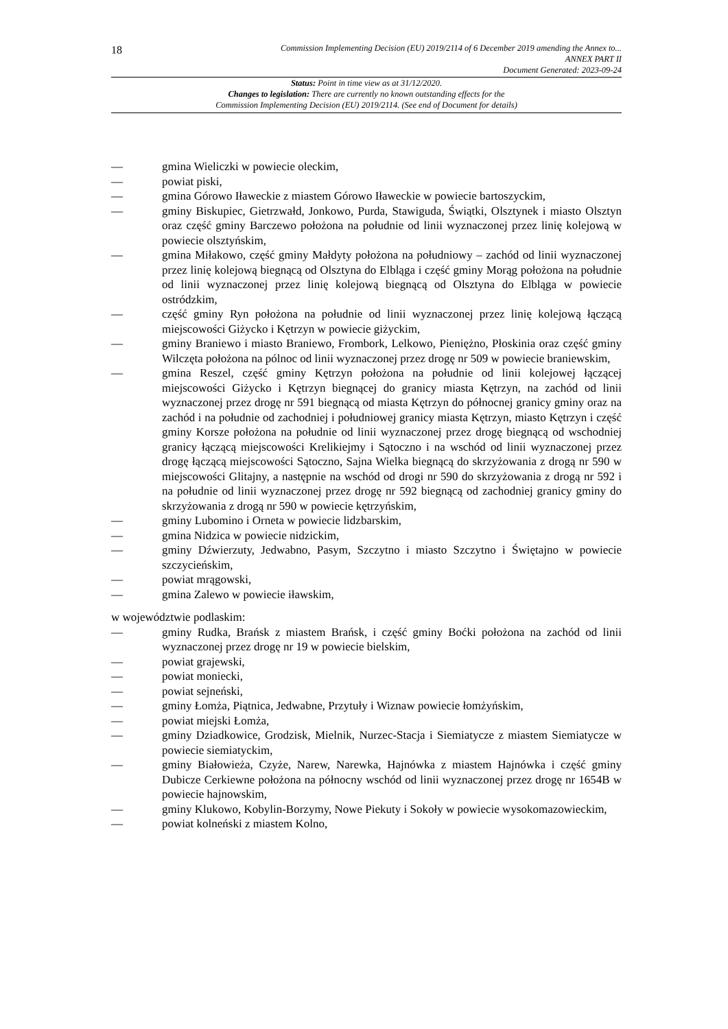18
Commission Implementing Decision (EU) 2019/2114 of 6 December 2019 amending the Annex to...
ANNEX PART II
Document Generated: 2023-09-24
Status: Point in time view as at 31/12/2020.
Changes to legislation: There are currently no known outstanding effects for the
Commission Implementing Decision (EU) 2019/2114. (See end of Document for details)
— gmina Wieliczki w powiecie oleckim,
— powiat piski,
— gmina Górowo Iławeckie z miastem Górowo Iławeckie w powiecie bartoszyckim,
— gminy Biskupiec, Gietrzwałd, Jonkowo, Purda, Stawiguda, Świątki, Olsztynek i miasto Olsztyn oraz część gminy Barczewo położona na południe od linii wyznaczonej przez linię kolejową w powiecie olsztyńskim,
— gmina Miłakowo, część gminy Małdyty położona na południowy – zachód od linii wyznaczonej przez linię kolejową biegnącą od Olsztyna do Elbląga i część gminy Morąg położona na południe od linii wyznaczonej przez linię kolejową biegnącą od Olsztyna do Elbląga w powiecie ostródzkim,
— część gminy Ryn położona na południe od linii wyznaczonej przez linię kolejową łączącą miejscowości Giżycko i Kętrzyn w powiecie giżyckim,
— gminy Braniewo i miasto Braniewo, Frombork, Lelkowo, Pieniężno, Płoskinia oraz część gminy Wilczęta położona na pólnoc od linii wyznaczonej przez drogę nr 509 w powiecie braniewskim,
— gmina Reszel, część gminy Kętrzyn położona na południe od linii kolejowej łączącej miejscowości Giżycko i Kętrzyn biegnącej do granicy miasta Kętrzyn, na zachód od linii wyznaczonej przez drogę nr 591 biegnącą od miasta Kętrzyn do północnej granicy gminy oraz na zachód i na południe od zachodniej i południowej granicy miasta Kętrzyn, miasto Kętrzyn i część gminy Korsze położona na południe od linii wyznaczonej przez drogę biegnącą od wschodniej granicy łączącą miejscowości Krelikiejmy i Sątoczno i na wschód od linii wyznaczonej przez drogę łączącą miejscowości Sątoczno, Sajna Wielka biegnącą do skrzyżowania z drogą nr 590 w miejscowości Glitajny, a następnie na wschód od drogi nr 590 do skrzyżowania z drogą nr 592 i na południe od linii wyznaczonej przez drogę nr 592 biegnącą od zachodniej granicy gminy do skrzyżowania z drogą nr 590 w powiecie kętrzyńskim,
— gminy Lubomino i Orneta w powiecie lidzbarskim,
— gmina Nidzica w powiecie nidzickim,
— gminy Dźwierzuty, Jedwabno, Pasym, Szczytno i miasto Szczytno i Świętajno w powiecie szczycieńskim,
— powiat mrągowski,
— gmina Zalewo w powiecie iławskim,
w województwie podlaskim:
— gminy Rudka, Brańsk z miastem Brańsk, i część gminy Boćki położona na zachód od linii wyznaczonej przez drogę nr 19 w powiecie bielskim,
— powiat grajewski,
— powiat moniecki,
— powiat sejneński,
— gminy Łomża, Piątnica, Jedwabne, Przytuły i Wiznaw powiecie łomżyńskim,
— powiat miejski Łomża,
— gminy Dziadkowice, Grodzisk, Mielnik, Nurzec-Stacja i Siemiatycze z miastem Siemiatycze w powiecie siemiatyckim,
— gminy Białowieża, Czyże, Narew, Narewka, Hajnówka z miastem Hajnówka i część gminy Dubicze Cerkiewne położona na północny wschód od linii wyznaczonej przez drogę nr 1654B w powiecie hajnowskim,
— gminy Klukowo, Kobylin-Borzymy, Nowe Piekuty i Sokoły w powiecie wysokomazowieckim,
— powiat kolneński z miastem Kolno,